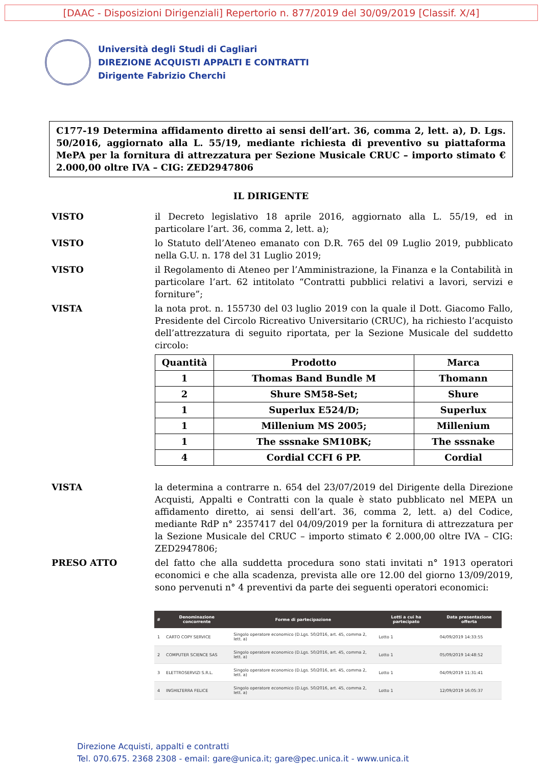[DAAC - Disposizioni Dirigenziali] Repertorio n. 877/2019 del 30/09/2019 [Classif. X/4]
Università degli Studi di Cagliari
DIREZIONE ACQUISTI APPALTI E CONTRATTI
Dirigente Fabrizio Cherchi
C177-19 Determina affidamento diretto ai sensi dell’art. 36, comma 2, lett. a), D. Lgs. 50/2016, aggiornato alla L. 55/19, mediante richiesta di preventivo su piattaforma MePA per la fornitura di attrezzatura per Sezione Musicale CRUC – importo stimato € 2.000,00 oltre IVA – CIG: ZED2947806
IL DIRIGENTE
VISTO il Decreto legislativo 18 aprile 2016, aggiornato alla L. 55/19, ed in particolare l’art. 36, comma 2, lett. a);
VISTO lo Statuto dell’Ateneo emanato con D.R. 765 del 09 Luglio 2019, pubblicato nella G.U. n. 178 del 31 Luglio 2019;
VISTO il Regolamento di Ateneo per l’Amministrazione, la Finanza e la Contabilità in particolare l’art. 62 intitolato “Contratti pubblici relativi a lavori, servizi e forniture”;
VISTA la nota prot. n. 155730 del 03 luglio 2019 con la quale il Dott. Giacomo Fallo, Presidente del Circolo Ricreativo Universitario (CRUC), ha richiesto l’acquisto dell’attrezzatura di seguito riportata, per la Sezione Musicale del suddetto circolo:
| Quantità | Prodotto | Marca |
| --- | --- | --- |
| 1 | Thomas Band Bundle M | Thomann |
| 2 | Shure SM58-Set; | Shure |
| 1 | Superlux E524/D; | Superlux |
| 1 | Millenium MS 2005; | Millenium |
| 1 | The sssnake SM10BK; | The sssnake |
| 4 | Cordial CCFI 6 PP. | Cordial |
VISTA la determina a contrarre n. 654 del 23/07/2019 del Dirigente della Direzione Acquisti, Appalti e Contratti con la quale è stato pubblicato nel MEPA un affidamento diretto, ai sensi dell’art. 36, comma 2, lett. a) del Codice, mediante RdP n° 2357417 del 04/09/2019 per la fornitura di attrezzatura per la Sezione Musicale del CRUC – importo stimato € 2.000,00 oltre IVA – CIG: ZED2947806;
PRESO ATTO del fatto che alla suddetta procedura sono stati invitati n° 1913 operatori economici e che alla scadenza, prevista alle ore 12.00 del giorno 13/09/2019, sono pervenuti n° 4 preventivi da parte dei seguenti operatori economici:
| # | Denominazione concorrente | Forme di partecipazione | Lotti a cui ha partecipato | Data presentazione offerta |
| --- | --- | --- | --- | --- |
| 1 | CARTO COPY SERVICE | Singolo operatore economico (D.Lgs. 50/2016, art. 45, comma 2, lett. a) | Lotto 1 | 04/09/2019 14:33:55 |
| 2 | COMPUTER SCIENCE SAS | Singolo operatore economico (D.Lgs. 50/2016, art. 45, comma 2, lett. a) | Lotto 1 | 05/09/2019 14:48:52 |
| 3 | ELETTROSERVIZI S.R.L. | Singolo operatore economico (D.Lgs. 50/2016, art. 45, comma 2, lett. a) | Lotto 1 | 04/09/2019 11:31:41 |
| 4 | INGHILTERRA FELICE | Singolo operatore economico (D.Lgs. 50/2016, art. 45, comma 2, lett. a) | Lotto 1 | 12/09/2019 16:05:37 |
Direzione Acquisti, appalti e contratti
Tel. 070.675. 2368 2308 - email: gare@unica.it; gare@pec.unica.it - www.unica.it